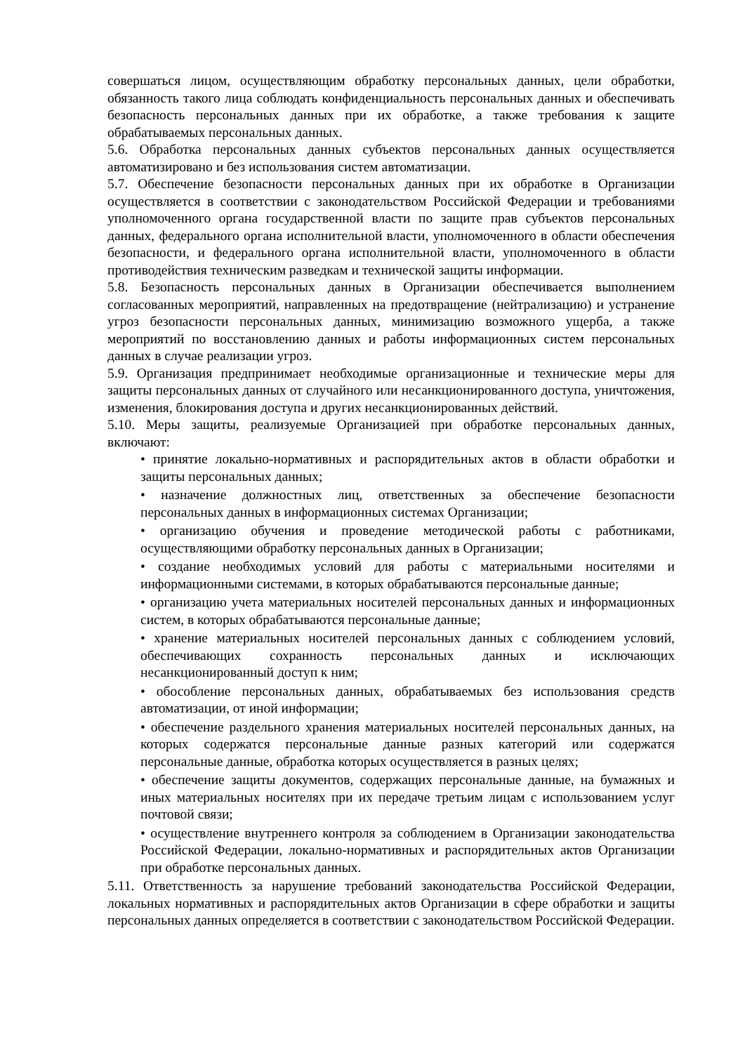совершаться лицом, осуществляющим обработку персональных данных, цели обработки, обязанность такого лица соблюдать конфиденциальность персональных данных и обеспечивать безопасность персональных данных при их обработке, а также требования к защите обрабатываемых персональных данных.
5.6. Обработка персональных данных субъектов персональных данных осуществляется автоматизировано и без использования систем автоматизации.
5.7. Обеспечение безопасности персональных данных при их обработке в Организации осуществляется в соответствии с законодательством Российской Федерации и требованиями уполномоченного органа государственной власти по защите прав субъектов персональных данных, федерального органа исполнительной власти, уполномоченного в области обеспечения безопасности, и федерального органа исполнительной власти, уполномоченного в области противодействия техническим разведкам и технической защиты информации.
5.8. Безопасность персональных данных в Организации обеспечивается выполнением согласованных мероприятий, направленных на предотвращение (нейтрализацию) и устранение угроз безопасности персональных данных, минимизацию возможного ущерба, а также мероприятий по восстановлению данных и работы информационных систем персональных данных в случае реализации угроз.
5.9. Организация предпринимает необходимые организационные и технические меры для защиты персональных данных от случайного или несанкционированного доступа, уничтожения, изменения, блокирования доступа и других несанкционированных действий.
5.10. Меры защиты, реализуемые Организацией при обработке персональных данных, включают:
• принятие локально-нормативных и распорядительных актов в области обработки и защиты персональных данных;
• назначение должностных лиц, ответственных за обеспечение безопасности персональных данных в информационных системах Организации;
• организацию обучения и проведение методической работы с работниками, осуществляющими обработку персональных данных в Организации;
• создание необходимых условий для работы с материальными носителями и информационными системами, в которых обрабатываются персональные данные;
• организацию учета материальных носителей персональных данных и информационных систем, в которых обрабатываются персональные данные;
• хранение материальных носителей персональных данных с соблюдением условий, обеспечивающих сохранность персональных данных и исключающих несанкционированный доступ к ним;
• обособление персональных данных, обрабатываемых без использования средств автоматизации, от иной информации;
• обеспечение раздельного хранения материальных носителей персональных данных, на которых содержатся персональные данные разных категорий или содержатся персональные данные, обработка которых осуществляется в разных целях;
• обеспечение защиты документов, содержащих персональные данные, на бумажных и иных материальных носителях при их передаче третьим лицам с использованием услуг почтовой связи;
• осуществление внутреннего контроля за соблюдением в Организации законодательства Российской Федерации, локально-нормативных и распорядительных актов Организации при обработке персональных данных.
5.11. Ответственность за нарушение требований законодательства Российской Федерации, локальных нормативных и распорядительных актов Организации в сфере обработки и защиты персональных данных определяется в соответствии с законодательством Российской Федерации.